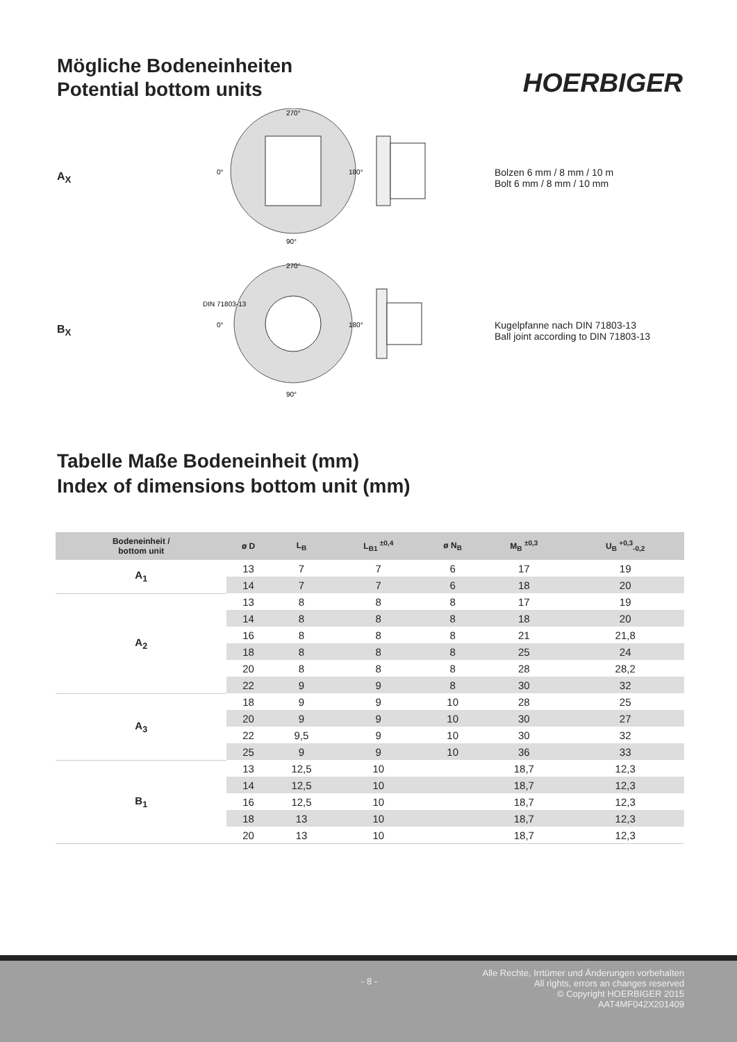Mögliche Bodeneinheiten
Potential bottom units
HOERBIGER
A<sub>X</sub>
0°
180°
270°
90°
Bolzen 6 mm / 8 mm / 10 m
Bolt 6 mm / 8 mm / 10 mm
B<sub>X</sub>
DIN 71803-13
0°
180°
270°
90°
Kugelpfanne nach DIN 71803-13
Ball joint according to DIN 71803-13
Tabelle Maße Bodeneinheit (mm)
Index of dimensions bottom unit (mm)
| Bodeneinheit / bottom unit | ø D | L<sub>B</sub> | L<sub>B1</sub> <sup>±0,4</sup> | ø N<sub>B</sub> | M<sub>B</sub> <sup>±0,3</sup> | U<sub>B</sub> <sup>+0,3</sup><sub>-0,2</sub> |
| --- | --- | --- | --- | --- | --- | --- |
| A<sub>1</sub> | 13 | 7 | 7 | 6 | 17 | 19 |
| | 14 | 7 | 7 | 6 | 18 | 20 |
| A<sub>2</sub> | 13 | 8 | 8 | 8 | 17 | 19 |
| | 14 | 8 | 8 | 8 | 18 | 20 |
| | 16 | 8 | 8 | 8 | 21 | 21,8 |
| | 18 | 8 | 8 | 8 | 25 | 24 |
| | 20 | 8 | 8 | 8 | 28 | 28,2 |
| | 22 | 9 | 9 | 8 | 30 | 32 |
| A<sub>3</sub> | 18 | 9 | 9 | 10 | 28 | 25 |
| | 20 | 9 | 9 | 10 | 30 | 27 |
| | 22 | 9,5 | 9 | 10 | 30 | 32 |
| | 25 | 9 | 9 | 10 | 36 | 33 |
| B<sub>1</sub> | 13 | 12,5 | 10 | | 18,7 | 12,3 |
| | 14 | 12,5 | 10 | | 18,7 | 12,3 |
| | 16 | 12,5 | 10 | | 18,7 | 12,3 |
| | 18 | 13 | 10 | | 18,7 | 12,3 |
| | 20 | 13 | 10 | | 18,7 | 12,3 |
- 8 -
Alle Rechte, Irrtümer und Änderungen vorbehalten
All rights, errors an changes reserved
© Copyright HOERBIGER 2015
AAT4MF042X201409